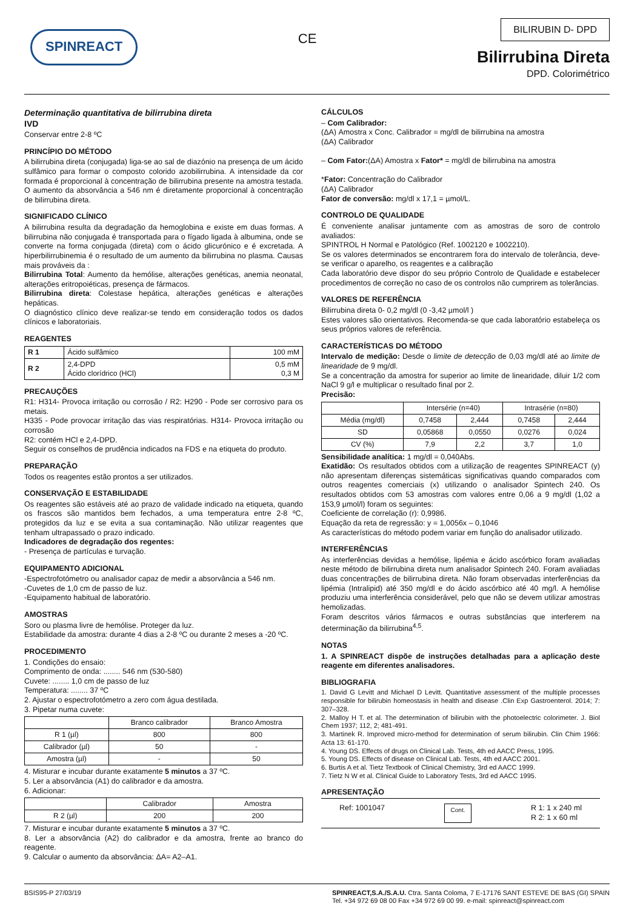SPINREACT
CE
BILIRUBIN D- DPD
Bilirrubina Direta
DPD. Colorimétrico
Determinação quantitativa de bilirrubina direta
IVD
Conservar entre 2-8 ºC
PRINCÍPIO DO MÉTODO
A bilirrubina direta (conjugada) liga-se ao sal de diazónio na presença de um ácido sulfâmico para formar o composto colorido azobilirrubina. A intensidade da cor formada é proporcional à concentração de bilirrubina presente na amostra testada. O aumento da absorvância a 546 nm é diretamente proporcional à concentração de bilirrubina direta.
SIGNIFICADO CLÍNICO
A bilirrubina resulta da degradação da hemoglobina e existe em duas formas. A bilirrubina não conjugada é transportada para o fígado ligada à albumina, onde se converte na forma conjugada (direta) com o ácido glicurónico e é excretada. A hiperbilirrubinemia é o resultado de um aumento da bilirrubina no plasma. Causas mais prováveis da :
Bilirrubina Total: Aumento da hemólise, alterações genéticas, anemia neonatal, alterações eritropoiéticas, presença de fármacos.
Bilirrubina direta: Colestase hepática, alterações genéticas e alterações hepáticas.
O diagnóstico clínico deve realizar-se tendo em consideração todos os dados clínicos e laboratoriais.
REAGENTES
| R 1 | Ácido sulfâmico | 100 mM |
| R 2 | 2,4-DPD Ácido clorídrico (HCl) | 0,5 mM 0,3 M |
PRECAUÇÕES
R1: H314- Provoca irritação ou corrosão / R2: H290 - Pode ser corrosivo para os metais.
H335 - Pode provocar irritação das vias respiratórias. H314- Provoca irritação ou corrosão
R2: contém HCl e 2,4-DPD.
Seguir os conselhos de prudência indicados na FDS e na etiqueta do produto.
PREPARAÇÃO
Todos os reagentes estão prontos a ser utilizados.
CONSERVAÇÃO E ESTABILIDADE
Os reagentes são estáveis até ao prazo de validade indicado na etiqueta, quando os frascos são mantidos bem fechados, a uma temperatura entre 2-8 ºC, protegidos da luz e se evita a sua contaminação. Não utilizar reagentes que tenham ultrapassado o prazo indicado.
Indicadores de degradação dos regentes:
- Presença de partículas e turvação.
EQUIPAMENTO ADICIONAL
-Espectrofotómetro ou analisador capaz de medir a absorvância a 546 nm.
-Cuvetes de 1,0 cm de passo de luz.
-Equipamento habitual de laboratório.
AMOSTRAS
Soro ou plasma livre de hemólise. Proteger da luz.
Estabilidade da amostra: durante 4 dias a 2-8 ºC ou durante 2 meses a -20 ºC.
PROCEDIMENTO
1. Condições do ensaio:
Comprimento de onda: ........ 546 nm (530-580)
Cuvete: ........ 1,0 cm de passo de luz
Temperatura: ........ 37 ºC
2. Ajustar o espectrofotómetro a zero com água destilada.
3. Pipetar numa cuvete:
| | Branco calibrador | Branco Amostra |
| --- | --- | --- |
| R 1 (µl) | 800 | 800 |
| Calibrador (µl) | 50 | - |
| Amostra (µl) | - | 50 |
4. Misturar e incubar durante exatamente 5 minutos a 37 ºC.
5. Ler a absorvância (A1) do calibrador e da amostra.
6. Adicionar:
| | Calibrador | Amostra |
| --- | --- | --- |
| R 2 (µl) | 200 | 200 |
7. Misturar e incubar durante exatamente 5 minutos a 37 ºC.
8. Ler a absorvância (A2) do calibrador e da amostra, frente ao branco do reagente.
9. Calcular o aumento da absorvância: ΔA= A2–A1.
CÁLCULOS
– Com Calibrador:
(ΔA) Amostra x Conc. Calibrador = mg/dl de bilirrubina na amostra
(ΔA) Calibrador
– Com Fator:(ΔA) Amostra x Fator* = mg/dl de bilirrubina na amostra
*Fator: Concentração do Calibrador
(ΔA) Calibrador
Fator de conversão: mg/dl x 17,1 = µmol/L.
CONTROLO DE QUALIDADE
É conveniente analisar juntamente com as amostras de soro de controlo avaliados:
SPINTROL H Normal e Patológico (Ref. 1002120 e 1002210).
Se os valores determinados se encontrarem fora do intervalo de tolerância, deve-se verificar o aparelho, os reagentes e a calibração
Cada laboratório deve dispor do seu próprio Controlo de Qualidade e estabelecer procedimentos de correção no caso de os controlos não cumprirem as tolerâncias.
VALORES DE REFERÊNCIA
Bilirrubina direta 0- 0,2 mg/dl (0 -3,42 µmol/l )
Estes valores são orientativos. Recomenda-se que cada laboratório estabeleça os seus próprios valores de referência.
CARACTERÍSTICAS DO MÉTODO
Intervalo de medição: Desde o limite de detecção de 0,03 mg/dl até ao limite de linearidade de 9 mg/dl.
Se a concentração da amostra for superior ao limite de linearidade, diluir 1/2 com NaCl 9 g/l e multiplicar o resultado final por 2.
Precisão:
| | Intersérie (n=40) | | Intrasérie (n=80) | |
| --- | --- | --- | --- | --- |
| Média (mg/dl) | 0,7458 | 2,444 | 0,7458 | 2,444 |
| SD | 0,05868 | 0,0550 | 0,0276 | 0,024 |
| CV (%) | 7,9 | 2,2 | 3,7 | 1,0 |
Sensibilidade analítica: 1 mg/dl = 0,040Abs.
Exatidão: Os resultados obtidos com a utilização de reagentes SPINREACT (y) não apresentam diferenças sistemáticas significativas quando comparados com outros reagentes comerciais (x) utilizando o analisador Spintech 240. Os resultados obtidos com 53 amostras com valores entre 0,06 a 9 mg/dl (1,02 a 153,9 µmol/l) foram os seguintes:
Coeficiente de correlação (r): 0,9986.
Equação da reta de regressão: y = 1,0056x – 0,1046
As características do método podem variar em função do analisador utilizado.
INTERFERÊNCIAS
As interferências devidas a hemólise, lipémia e ácido ascórbico foram avaliadas neste método de bilirrubina direta num analisador Spintech 240. Foram avaliadas duas concentrações de bilirrubina direta. Não foram observadas interferências da lipémia (Intralipid) até 350 mg/dl e do ácido ascórbico até 40 mg/l. A hemólise produziu uma interferência considerável, pelo que não se devem utilizar amostras hemolizadas.
Foram descritos vários fármacos e outras substâncias que interferem na determinação da bilirrubina<sup>4,5</sup>.
NOTAS
1. A SPINREACT dispõe de instruções detalhadas para a aplicação deste reagente em diferentes analisadores.
BIBLIOGRAFIA
1. David G Levitt and Michael D Levitt. Quantitative assessment of the multiple processes responsible for bilirubin homeostasis in health and disease .Clin Exp Gastroenterol. 2014; 7: 307–328.
2. Malloy H T. et al. The determination of bilirubin with the photoelectric colorimeter. J. Biol Chem 1937; 112, 2; 481-491.
3. Martinek R. Improved micro-method for determination of serum bilirubin. Clin Chim 1966: Acta 13: 61-170.
4. Young DS. Effects of drugs on Clinical Lab. Tests, 4th ed AACC Press, 1995.
5. Young DS. Effects of disease on Clinical Lab. Tests, 4th ed AACC 2001.
6. Burtis A et al. Tietz Textbook of Clinical Chemistry, 3rd ed AACC 1999.
7. Tietz N W et al. Clinical Guide to Laboratory Tests, 3rd ed AACC 1995.
APRESENTAÇÃO
Ref: 1001047 Cont. R 1: 1 x 240 ml
R 2: 1 x 60 ml
BSIS95-P 27/03/19 SPINREACT,S.A./S.A.U. Ctra. Santa Coloma, 7 E-17176 SANT ESTEVE DE BAS (GI) SPAIN
Tel. +34 972 69 08 00 Fax +34 972 69 00 99. e-mail: spinreact@spinreact.com